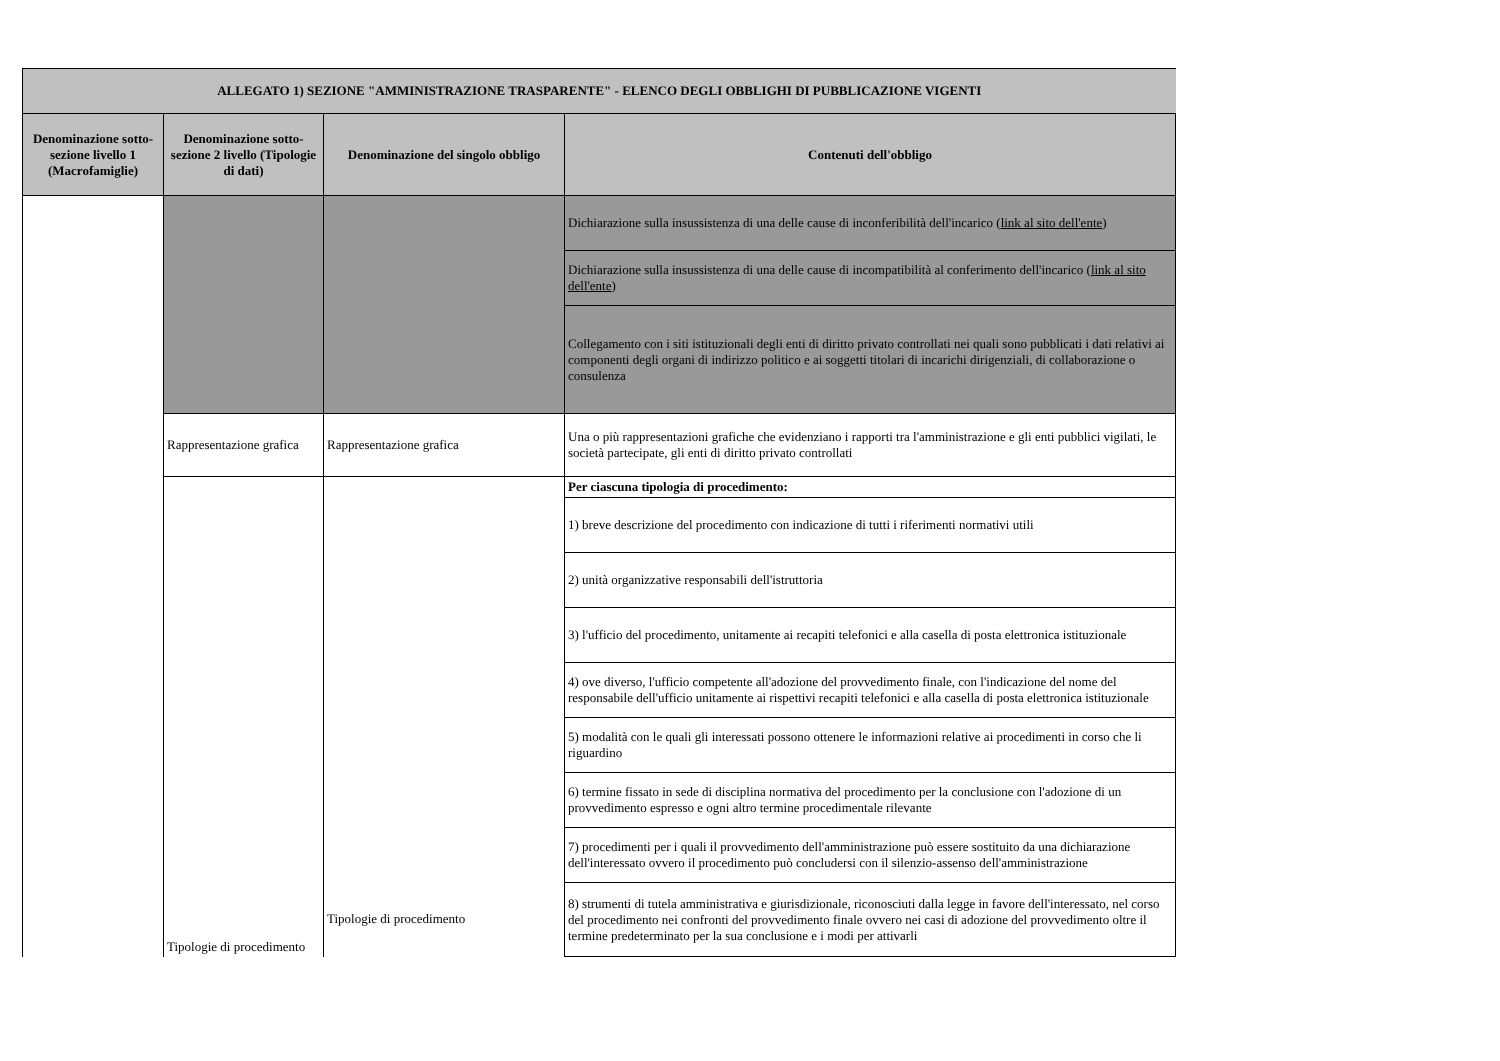| ALLEGATO 1) SEZIONE "AMMINISTRAZIONE TRASPARENTE" - ELENCO DEGLI OBBLIGHI DI PUBBLICAZIONE VIGENTI | | | |
| --- | --- | --- | --- |
| Denominazione sotto-sezione livello 1 (Macrofamiglie) | Denominazione sotto-sezione 2 livello (Tipologie di dati) | Denominazione del singolo obbligo | Contenuti dell'obbligo |
| | | | Dichiarazione sulla insussistenza di una delle cause di inconferibilità dell'incarico ( link al sito dell'ente ) |
| | | | Dichiarazione sulla insussistenza di una delle cause di incompatibilità al conferimento dell'incarico ( link al sito dell'ente ) |
| | | | Collegamento con i siti istituzionali degli enti di diritto privato controllati nei quali sono pubblicati i dati relativi ai componenti degli organi di indirizzo politico e ai soggetti titolari di incarichi dirigenziali, di collaborazione o consulenza |
| | Rappresentazione grafica | Rappresentazione grafica | Una o più rappresentazioni grafiche che evidenziano i rapporti tra l'amministrazione e gli enti pubblici vigilati, le società partecipate, gli enti di diritto privato controllati |
| | Tipologie di procedimento | Tipologie di procedimento | Per ciascuna tipologia di procedimento: |
| | | | 1) breve descrizione del procedimento con indicazione di tutti i riferimenti normativi utili |
| | | | 2) unità organizzative responsabili dell'istruttoria |
| | | | 3) l'ufficio del procedimento, unitamente ai recapiti telefonici e alla casella di posta elettronica istituzionale |
| | | | 4) ove diverso, l'ufficio competente all'adozione del provvedimento finale, con l'indicazione del nome del responsabile dell'ufficio unitamente ai rispettivi recapiti telefonici e alla casella di posta elettronica istituzionale |
| | | | 5) modalità con le quali gli interessati possono ottenere le informazioni relative ai procedimenti in corso che li riguardino |
| | | | 6) termine fissato in sede di disciplina normativa del procedimento per la conclusione con l'adozione di un provvedimento espresso e ogni altro termine procedimentale rilevante |
| | | | 7) procedimenti per i quali il provvedimento dell'amministrazione può essere sostituito da una dichiarazione dell'interessato ovvero il procedimento può concludersi con il silenzio-assenso dell'amministrazione |
| | | | 8) strumenti di tutela amministrativa e giurisdizionale, riconosciuti dalla legge in favore dell'interessato, nel corso del procedimento nei confronti del provvedimento finale ovvero nei casi di adozione del provvedimento oltre il termine predeterminato per la sua conclusione e i modi per attivarli |